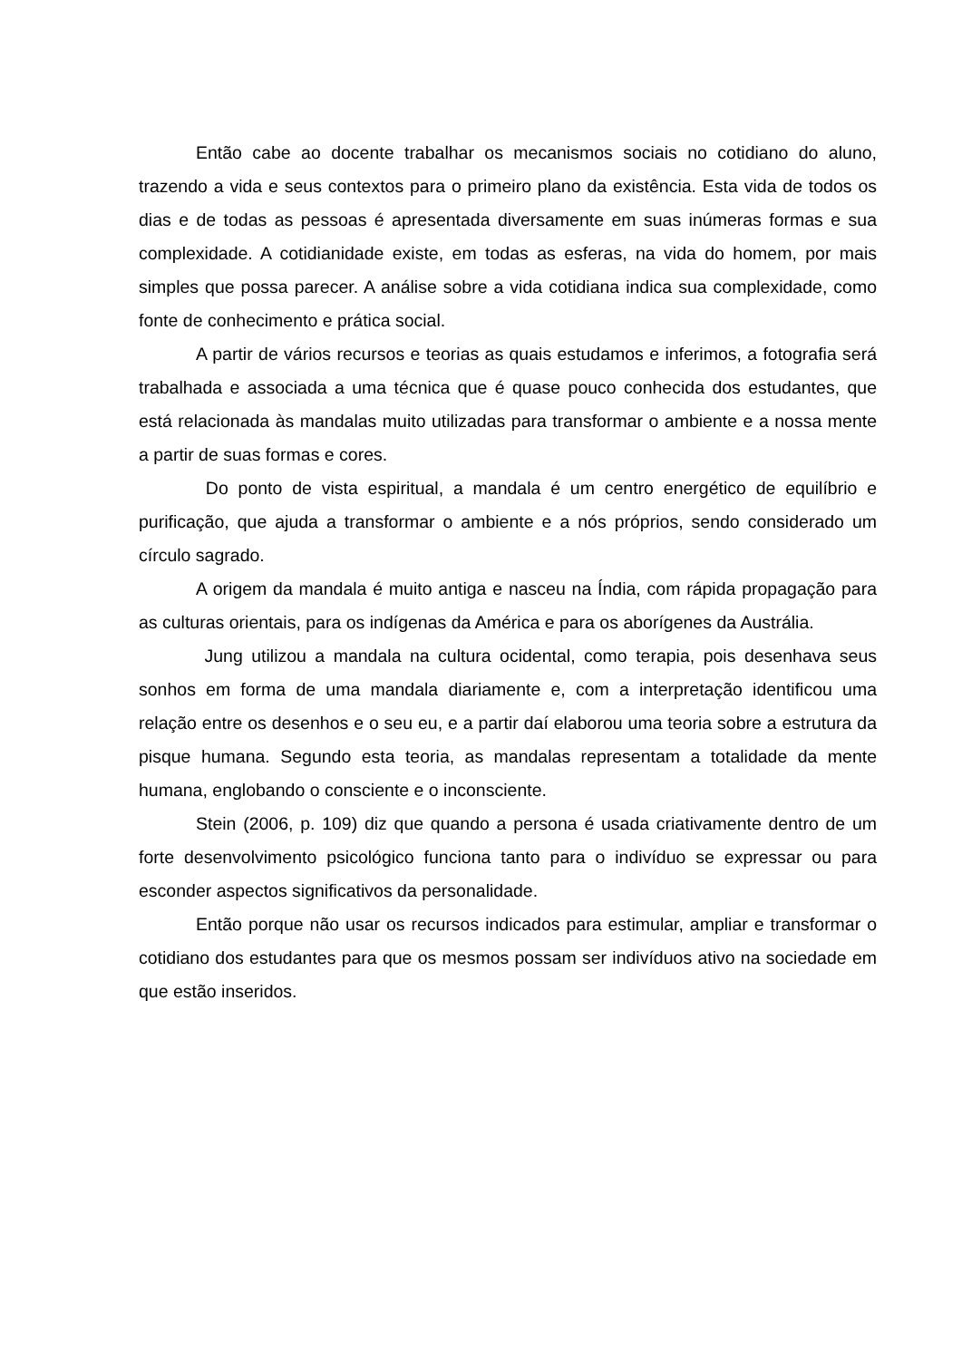Então cabe ao docente trabalhar os mecanismos sociais no cotidiano do aluno, trazendo a vida e seus contextos para o primeiro plano da existência. Esta vida de todos os dias e de todas as pessoas é apresentada diversamente em suas inúmeras formas e sua complexidade. A cotidianidade existe, em todas as esferas, na vida do homem, por mais simples que possa parecer. A análise sobre a vida cotidiana indica sua complexidade, como fonte de conhecimento e prática social.
A partir de vários recursos e teorias as quais estudamos e inferimos, a fotografia será trabalhada e associada a uma técnica que é quase pouco conhecida dos estudantes, que está relacionada às mandalas muito utilizadas para transformar o ambiente e a nossa mente a partir de suas formas e cores.
Do ponto de vista espiritual, a mandala é um centro energético de equilíbrio e purificação, que ajuda a transformar o ambiente e a nós próprios, sendo considerado um círculo sagrado.
A origem da mandala é muito antiga e nasceu na Índia, com rápida propagação para as culturas orientais, para os indígenas da América e para os aborígenes da Austrália.
Jung utilizou a mandala na cultura ocidental, como terapia, pois desenhava seus sonhos em forma de uma mandala diariamente e, com a interpretação identificou uma relação entre os desenhos e o seu eu, e a partir daí elaborou uma teoria sobre a estrutura da pisque humana. Segundo esta teoria, as mandalas representam a totalidade da mente humana, englobando o consciente e o inconsciente.
Stein (2006, p. 109) diz que quando a persona é usada criativamente dentro de um forte desenvolvimento psicológico funciona tanto para o indivíduo se expressar ou para esconder aspectos significativos da personalidade.
Então porque não usar os recursos indicados para estimular, ampliar e transformar o cotidiano dos estudantes para que os mesmos possam ser indivíduos ativo na sociedade em que estão inseridos.